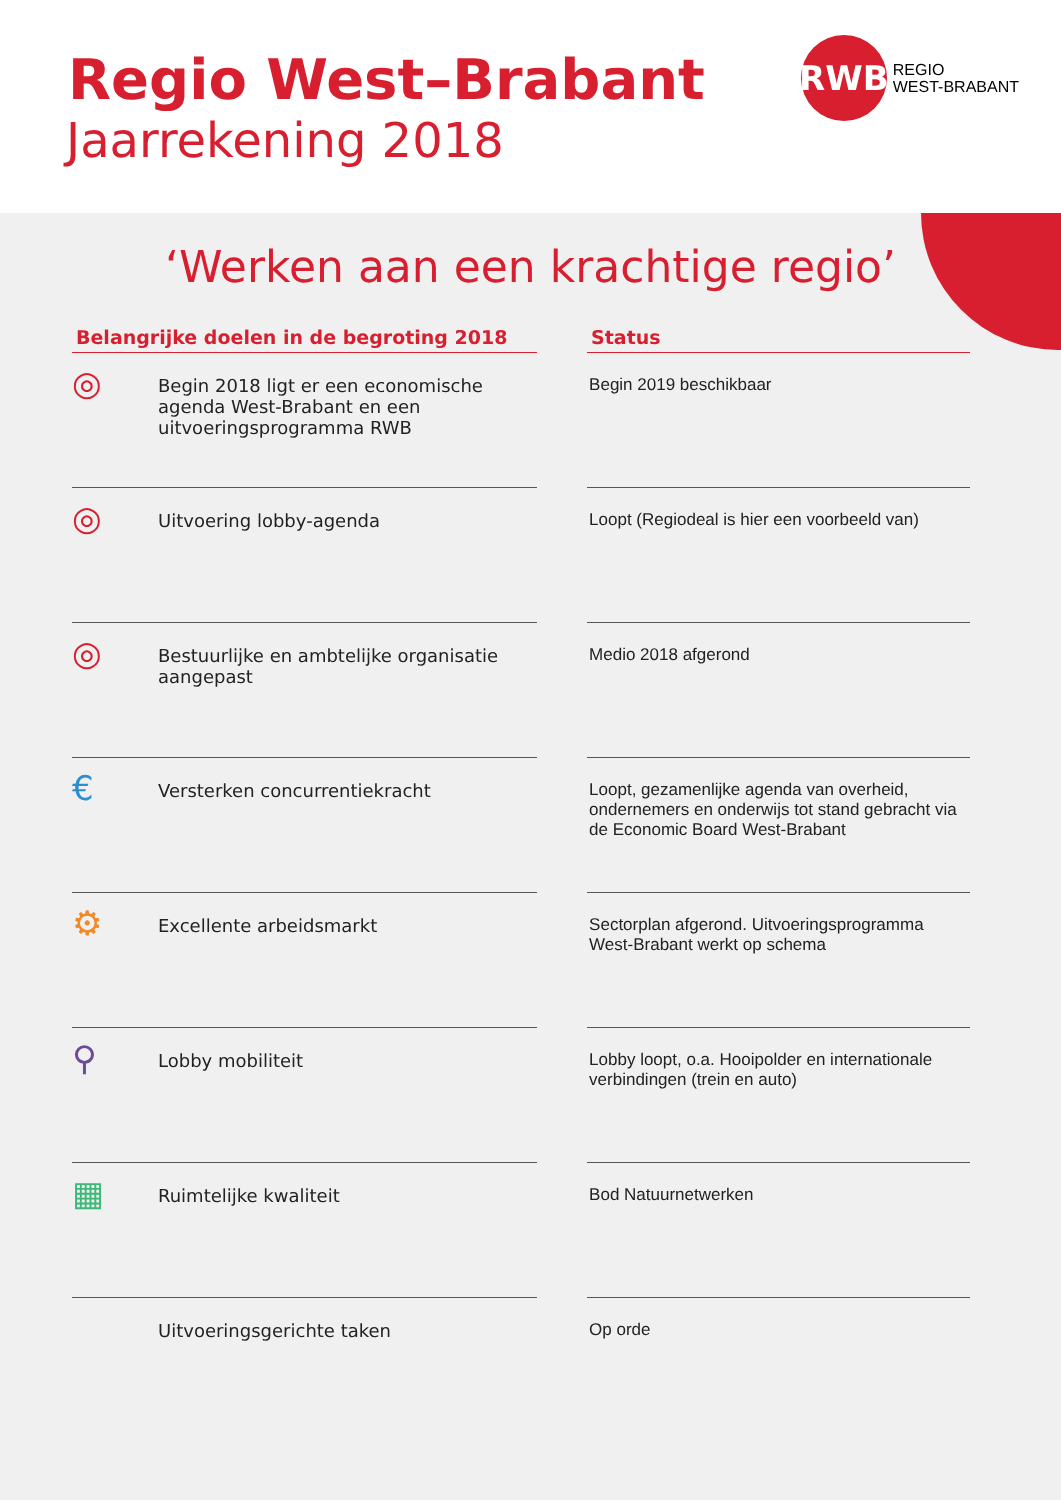Regio West–Brabant
Jaarrekening 2018
RWB
REGIO
WEST-BRABANT
‘Werken aan een krachtige regio’
| Belangrijke doelen in de begroting 2018 | | | Status |
| --- | --- | --- | --- |
| ◎ | Begin 2018 ligt er een economische agenda West-Brabant en een uitvoeringsprogramma RWB | | Begin 2019 beschikbaar |
| ◎ | Uitvoering lobby-agenda | | Loopt (Regiodeal is hier een voorbeeld van) |
| ◎ | Bestuurlijke en ambtelijke organisatie aangepast | | Medio 2018 afgerond |
| € | Versterken concurrentiekracht | | Loopt, gezamenlijke agenda van overheid, ondernemers en onderwijs tot stand gebracht via de Economic Board West-Brabant |
| ⚙ | Excellente arbeidsmarkt | | Sectorplan afgerond. Uitvoeringsprogramma West-Brabant werkt op schema |
| ⚲ | Lobby mobiliteit | | Lobby loopt, o.a. Hooipolder en internationale verbindingen (trein en auto) |
| ▦ | Ruimtelijke kwaliteit | | Bod Natuurnetwerken |
| | Uitvoeringsgerichte taken | | Op orde |